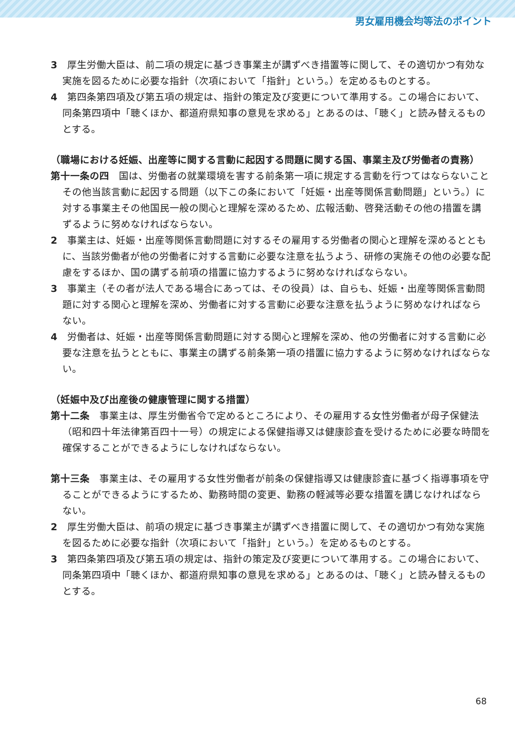男女雇用機会均等法のポイント
3　厚生労働大臣は、前二項の規定に基づき事業主が講ずべき措置等に関して、その適切かつ有効な実施を図るために必要な指針（次項において「指針」という。）を定めるものとする。
4　第四条第四項及び第五項の規定は、指針の策定及び変更について準用する。この場合において、同条第四項中「聴くほか、都道府県知事の意見を求める」とあるのは、「聴く」と読み替えるものとする。
（職場における妊娠、出産等に関する言動に起因する問題に関する国、事業主及び労働者の責務）
第十一条の四　国は、労働者の就業環境を害する前条第一項に規定する言動を行つてはならないことその他当該言動に起因する問題（以下この条において「妊娠・出産等関係言動問題」という。）に対する事業主その他国民一般の関心と理解を深めるため、広報活動、啓発活動その他の措置を講ずるように努めなければならない。
2　事業主は、妊娠・出産等関係言動問題に対するその雇用する労働者の関心と理解を深めるとともに、当該労働者が他の労働者に対する言動に必要な注意を払うよう、研修の実施その他の必要な配慮をするほか、国の講ずる前項の措置に協力するように努めなければならない。
3　事業主（その者が法人である場合にあっては、その役員）は、自らも、妊娠・出産等関係言動問題に対する関心と理解を深め、労働者に対する言動に必要な注意を払うように努めなければならない。
4　労働者は、妊娠・出産等関係言動問題に対する関心と理解を深め、他の労働者に対する言動に必要な注意を払うとともに、事業主の講ずる前条第一項の措置に協力するように努めなければならない。
（妊娠中及び出産後の健康管理に関する措置）
第十二条　事業主は、厚生労働省令で定めるところにより、その雇用する女性労働者が母子保健法（昭和四十年法律第百四十一号）の規定による保健指導又は健康診査を受けるために必要な時間を確保することができるようにしなければならない。
第十三条　事業主は、その雇用する女性労働者が前条の保健指導又は健康診査に基づく指導事項を守ることができるようにするため、勤務時間の変更、勤務の軽減等必要な措置を講じなければならない。
2　厚生労働大臣は、前項の規定に基づき事業主が講ずべき措置に関して、その適切かつ有効な実施を図るために必要な指針（次項において「指針」という。）を定めるものとする。
3　第四条第四項及び第五項の規定は、指針の策定及び変更について準用する。この場合において、同条第四項中「聴くほか、都道府県知事の意見を求める」とあるのは、「聴く」と読み替えるものとする。
68